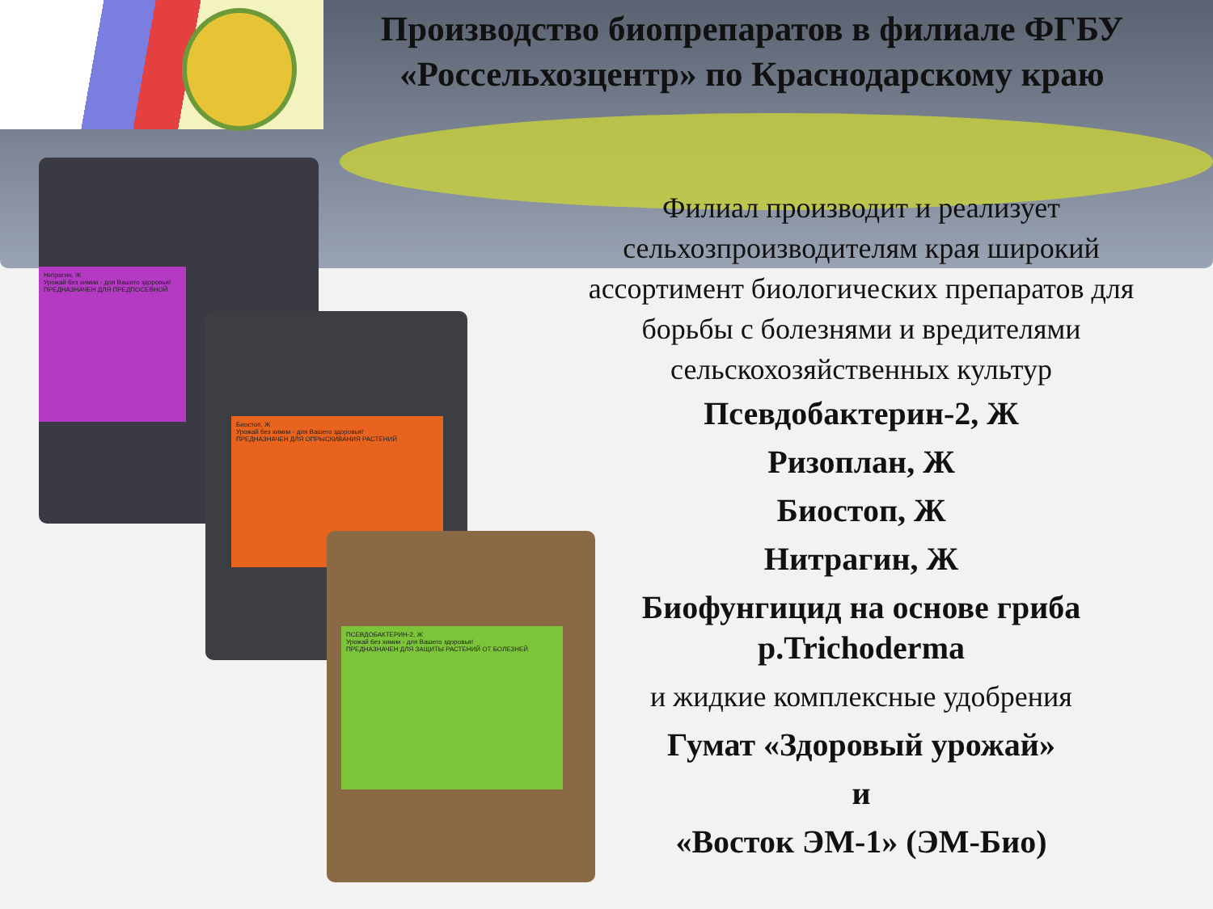Производство биопрепаратов в филиале ФГБУ «Россельхозцентр» по Краснодарскому краю
Нитрагин, Ж
Урожай без химии - для Вашего здоровья!
ПРЕДНАЗНАЧЕН ДЛЯ ПРЕДПОСЕВНОЙ
Биостоп, Ж
Урожай без химии - для Вашего здоровья!
ПРЕДНАЗНАЧЕН ДЛЯ ОПРЫСКИВАНИЯ РАСТЕНИЙ
ПСЕВДОБАКТЕРИН-2, Ж
Урожай без химии - для Вашего здоровья!
ПРЕДНАЗНАЧЕН ДЛЯ ЗАЩИТЫ РАСТЕНИЙ ОТ БОЛЕЗНЕЙ
Филиал производит и реализует сельхозпроизводителям края широкий ассортимент биологических препаратов для борьбы с болезнями и вредителями сельскохозяйственных культур
Псевдобактерин-2, Ж
Ризоплан, Ж
Биостоп, Ж
Нитрагин, Ж
Биофунгицид на основе гриба р.Trichoderma
и жидкие комплексные удобрения
Гумат «Здоровый урожай»
и
«Восток ЭМ-1» (ЭМ-Био)